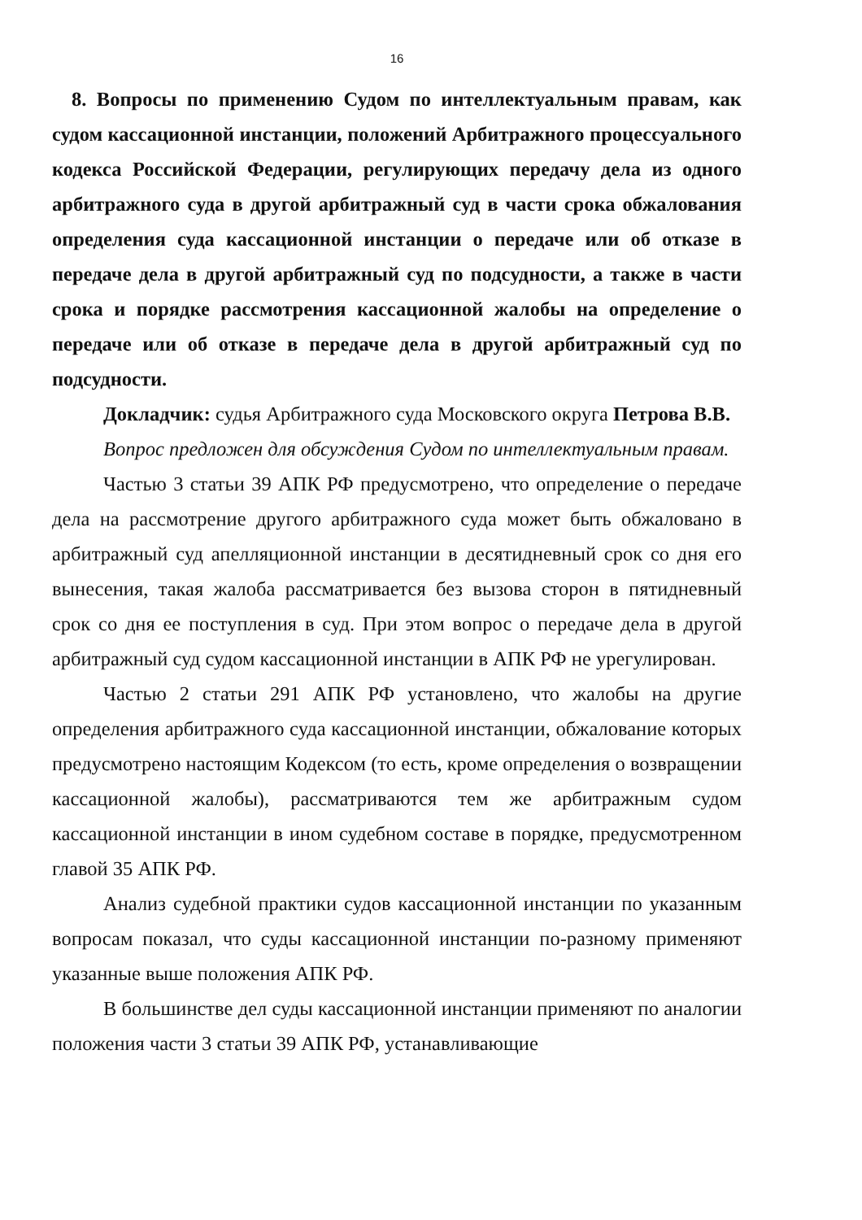16
8. Вопросы по применению Судом по интеллектуальным правам, как судом кассационной инстанции, положений Арбитражного процессуального кодекса Российской Федерации, регулирующих передачу дела из одного арбитражного суда в другой арбитражный суд в части срока обжалования определения суда кассационной инстанции о передаче или об отказе в передаче дела в другой арбитражный суд по подсудности, а также в части срока и порядке рассмотрения кассационной жалобы на определение о передаче или об отказе в передаче дела в другой арбитражный суд по подсудности.
Докладчик: судья Арбитражного суда Московского округа Петрова В.В.
Вопрос предложен для обсуждения Судом по интеллектуальным правам.
Частью 3 статьи 39 АПК РФ предусмотрено, что определение о передаче дела на рассмотрение другого арбитражного суда может быть обжаловано в арбитражный суд апелляционной инстанции в десятидневный срок со дня его вынесения, такая жалоба рассматривается без вызова сторон в пятидневный срок со дня ее поступления в суд. При этом вопрос о передаче дела в другой арбитражный суд судом кассационной инстанции в АПК РФ не урегулирован.
Частью 2 статьи 291 АПК РФ установлено, что жалобы на другие определения арбитражного суда кассационной инстанции, обжалование которых предусмотрено настоящим Кодексом (то есть, кроме определения о возвращении кассационной жалобы), рассматриваются тем же арбитражным судом кассационной инстанции в ином судебном составе в порядке, предусмотренном главой 35 АПК РФ.
Анализ судебной практики судов кассационной инстанции по указанным вопросам показал, что суды кассационной инстанции по-разному применяют указанные выше положения АПК РФ.
В большинстве дел суды кассационной инстанции применяют по аналогии положения части 3 статьи 39 АПК РФ, устанавливающие